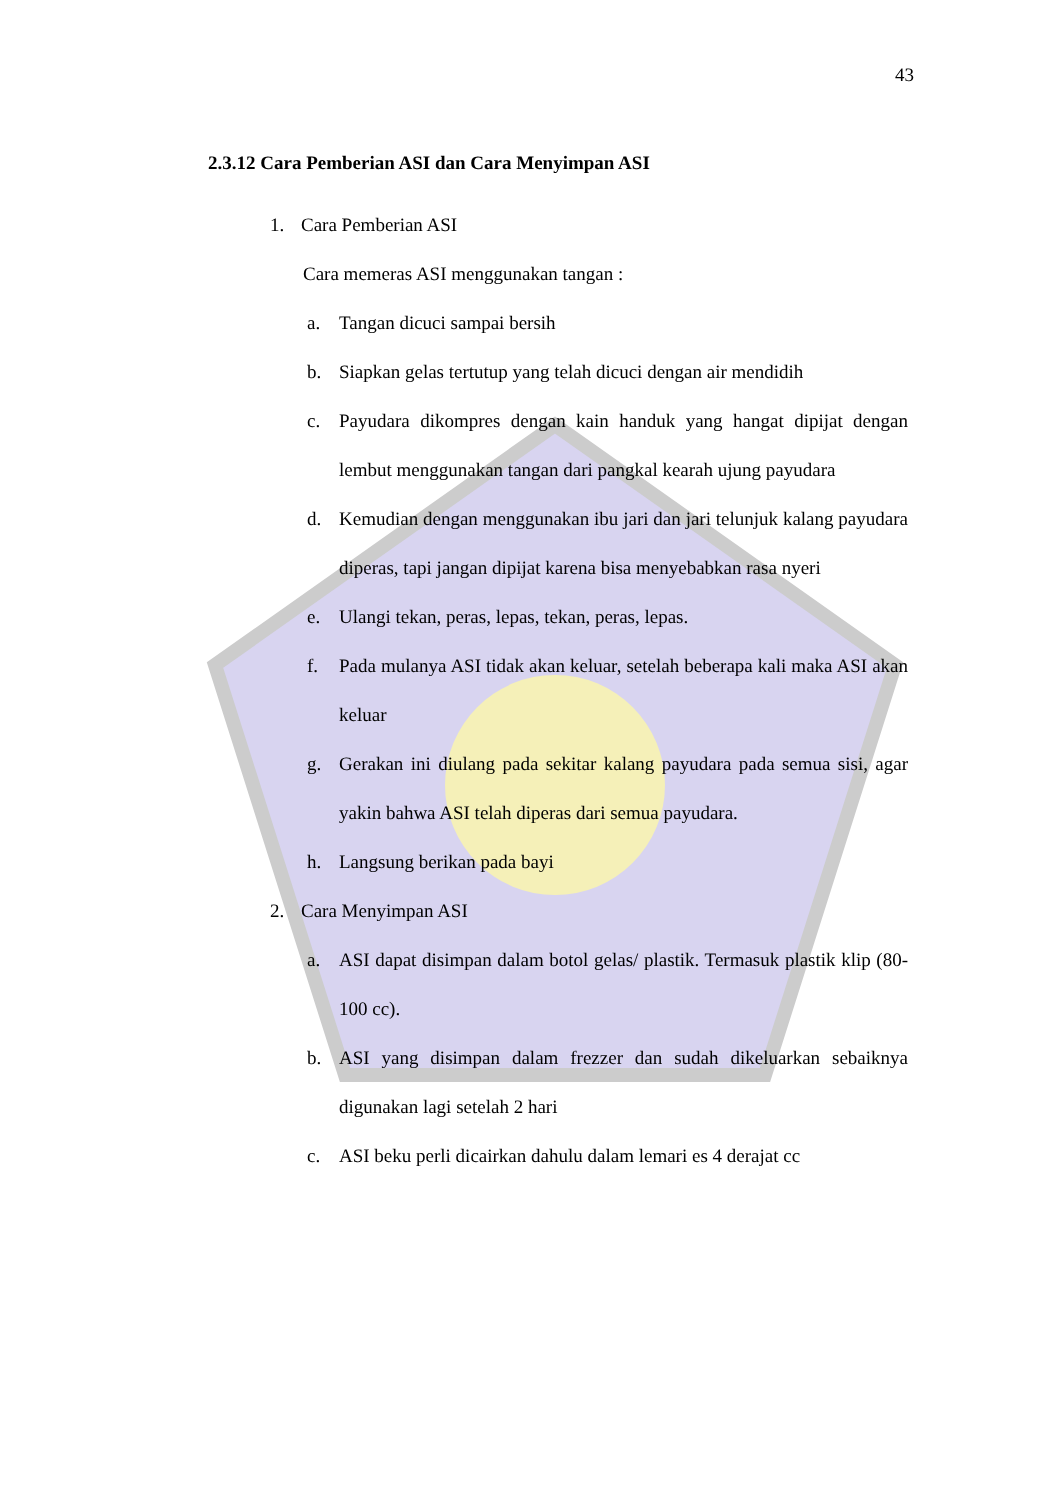43
2.3.12 Cara Pemberian ASI dan Cara Menyimpan ASI
1. Cara Pemberian ASI
Cara memeras ASI menggunakan tangan :
a. Tangan dicuci sampai bersih
b. Siapkan gelas tertutup yang telah dicuci dengan air mendidih
c. Payudara dikompres dengan kain handuk yang hangat dipijat dengan lembut menggunakan tangan dari pangkal kearah ujung payudara
d. Kemudian dengan menggunakan ibu jari dan jari telunjuk kalang payudara diperas, tapi jangan dipijat karena bisa menyebabkan rasa nyeri
e. Ulangi tekan, peras, lepas, tekan, peras, lepas.
f. Pada mulanya ASI tidak akan keluar, setelah beberapa kali maka ASI akan keluar
g. Gerakan ini diulang pada sekitar kalang payudara pada semua sisi, agar yakin bahwa ASI telah diperas dari semua payudara.
h. Langsung berikan pada bayi
2. Cara Menyimpan ASI
a. ASI dapat disimpan dalam botol gelas/ plastik. Termasuk plastik klip (80-100 cc).
b. ASI yang disimpan dalam frezzer dan sudah dikeluarkan sebaiknya digunakan lagi setelah 2 hari
c. ASI beku perli dicairkan dahulu dalam lemari es 4 derajat cc